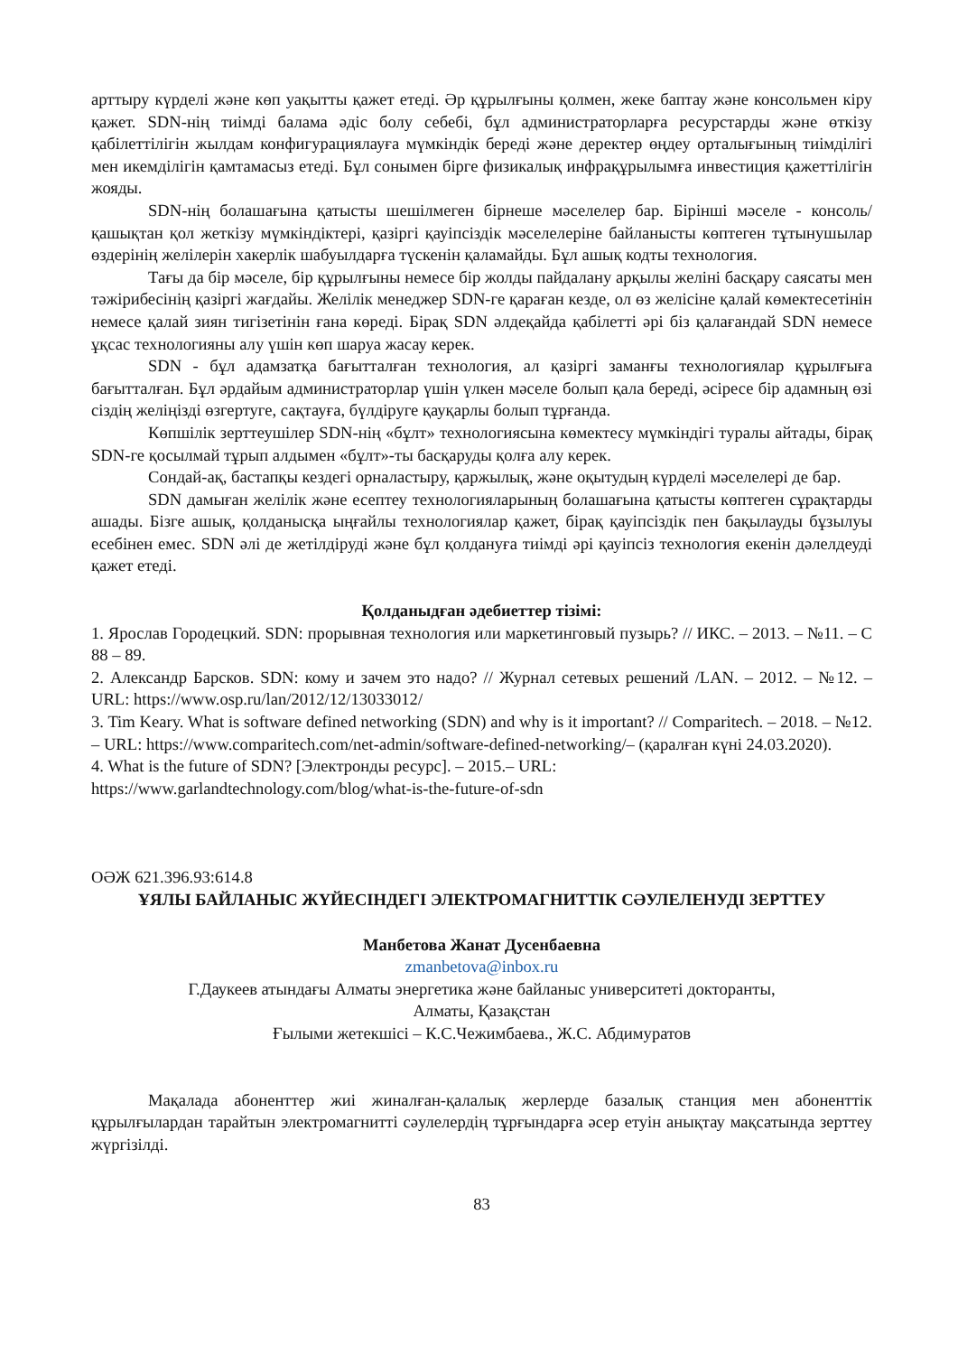арттыру күрделі және көп уақытты қажет етеді. Әр құрылғыны қолмен, жеке баптау және консольмен кіру қажет. SDN-нің тиімді балама әдіс болу себебі, бұл администраторларға ресурстарды және өткізу қабілеттілігін жылдам конфигурациялауға мүмкіндік береді және деректер өңдеу орталығының тиімділігі мен икемділігін қамтамасыз етеді. Бұл сонымен бірге физикалық инфрақұрылымға инвестиция қажеттілігін жояды.
SDN-нің болашағына қатысты шешілмеген бірнеше мәселелер бар. Бірінші мәселе - консоль/қашықтан қол жеткізу мүмкіндіктері, қазіргі қауіпсіздік мәселелеріне байланысты көптеген тұтынушылар өздерінің желілерін хакерлік шабуылдарға түскенін қаламайды. Бұл ашық кодты технология.
Тағы да бір мәселе, бір құрылғыны немесе бір жолды пайдалану арқылы желіні басқару саясаты мен тәжірибесінің қазіргі жағдайы. Желілік менеджер SDN-ге қараған кезде, ол өз желісіне қалай көмектесетінін немесе қалай зиян тигізетінін ғана көреді. Бірақ SDN әлдеқайда қабілетті әрі біз қалағандай SDN немесе ұқсас технологияны алу үшін көп шаруа жасау керек.
SDN - бұл адамзатқа бағытталған технология, ал қазіргі заманғы технологиялар құрылғыға бағытталған. Бұл әрдайым администраторлар үшін үлкен мәселе болып қала береді, әсіресе бір адамның өзі сіздің желіңізді өзгертуге, сақтауға, бүлдіруге қауқарлы болып тұрғанда.
Көпшілік зерттеушілер SDN-нің «бұлт» технологиясына көмектесу мүмкіндігі туралы айтады, бірақ SDN-ге қосылмай тұрып алдымен «бұлт»-ты басқаруды қолға алу керек.
Сондай-ақ, бастапқы кездегі орналастыру, қаржылық, және оқытудың күрделі мәселелері де бар.
SDN дамыған желілік және есептеу технологияларының болашағына қатысты көптеген сұрақтарды ашады. Бізге ашық, қолданысқа ыңғайлы технологиялар қажет, бірақ қауіпсіздік пен бақылауды бұзылуы есебінен емес. SDN әлі де жетілдіруді және бұл қолдануға тиімді әрі қауіпсіз технология екенін дәлелдеуді қажет етеді.
Қолданыдған әдебиеттер тізімі:
1. Ярослав Городецкий. SDN: прорывная технология или маркетинговый пузырь? // ИКС. – 2013. – №11. – С 88 – 89.
2. Александр Барсков. SDN: кому и зачем это надо? // Журнал сетевых решений /LAN. – 2012. – №12. – URL: https://www.osp.ru/lan/2012/12/13033012/
3. Tim Keary. What is software defined networking (SDN) and why is it important? // Comparitech. – 2018. – №12. – URL: https://www.comparitech.com/net-admin/software-defined-networking/– (қаралған күні 24.03.2020).
4. What is the future of SDN? [Электронды ресурс]. – 2015.– URL:
https://www.garlandtechnology.com/blog/what-is-the-future-of-sdn
ОӘЖ 621.396.93:614.8
ҰЯЛЫ БАЙЛАНЫС ЖҮЙЕСІНДЕГІ ЭЛЕКТРОМАГНИТТІК СӘУЛЕЛЕНУДІ ЗЕРТТЕУ
Манбетова Жанат Дусенбаевна
zmanbetova@inbox.ru
Г.Даукеев атындағы Алматы энергетика және байланыс университеті докторанты,
Алматы, Қазақстан
Ғылыми жетекшісі – К.С.Чежимбаева., Ж.С. Абдимуратов
Мақалада абоненттер жиі жиналған-қалалық жерлерде базалық станция мен абоненттік құрылғылардан тарайтын электромагнитті сәулелердің тұрғындарға әсер етуін анықтау мақсатында зерттеу жүргізілді.
83